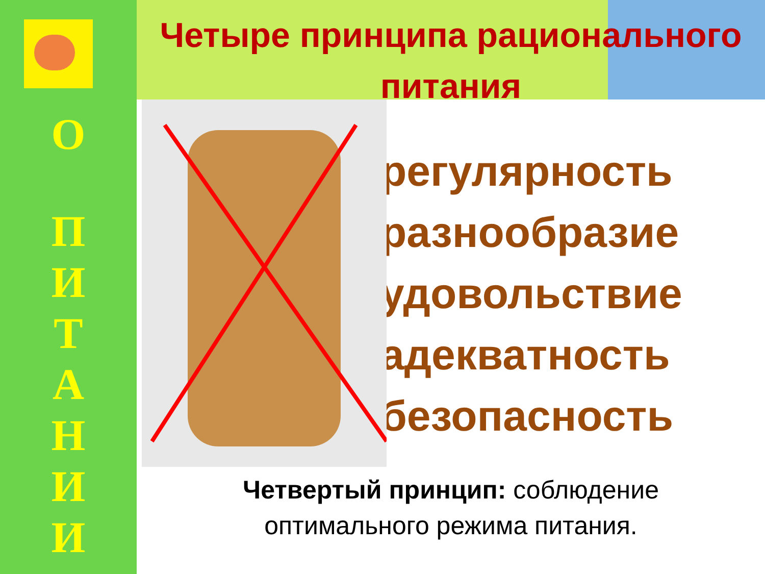О
П
И
Т
А
Н
И
И
Четыре принципа рационального питания
-регулярность
-разнообразие
-удовольствие
-адекватность
-безопасность
Четвертый принцип: соблюдение
оптимального режима питания.